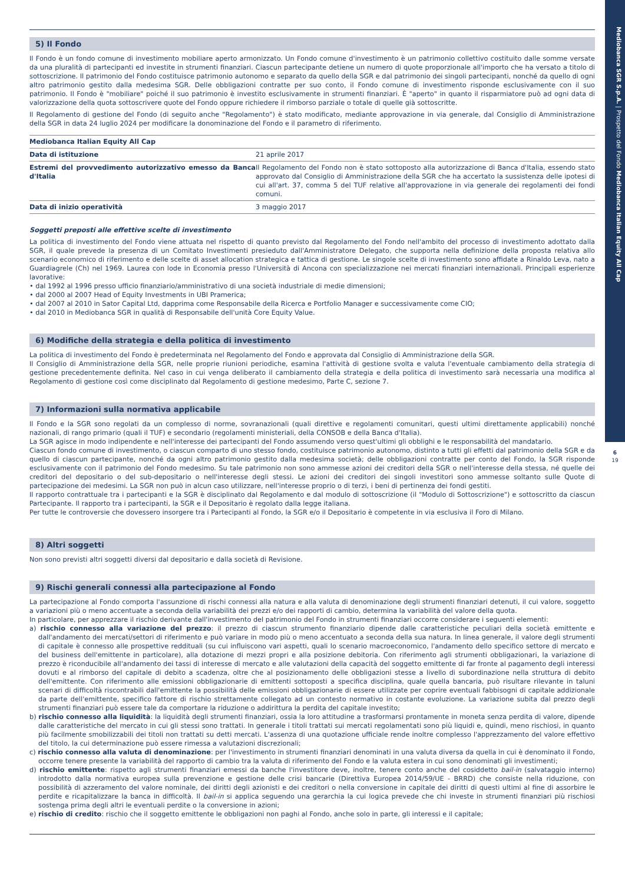Mediobanca SGR S.p.A. | Prospetto del Fondo Mediobanca Italian Equity All Cap
6
19
5) Il Fondo
Il Fondo è un fondo comune di investimento mobiliare aperto armonizzato. Un Fondo comune d'investimento è un patrimonio collettivo costituito dalle somme versate da una pluralità di partecipanti ed investite in strumenti finanziari. Ciascun partecipante detiene un numero di quote proporzionale all'importo che ha versato a titolo di sottoscrizione. Il patrimonio del Fondo costituisce patrimonio autonomo e separato da quello della SGR e dal patrimonio dei singoli partecipanti, nonché da quello di ogni altro patrimonio gestito dalla medesima SGR. Delle obbligazioni contratte per suo conto, il Fondo comune di investimento risponde esclusivamente con il suo patrimonio. Il Fondo è "mobiliare" poiché il suo patrimonio è investito esclusivamente in strumenti finanziari. È "aperto" in quanto il risparmiatore può ad ogni data di valorizzazione della quota sottoscrivere quote del Fondo oppure richiedere il rimborso parziale o totale di quelle già sottoscritte.
Il Regolamento di gestione del Fondo (di seguito anche "Regolamento") è stato modificato, mediante approvazione in via generale, dal Consiglio di Amministrazione della SGR in data 24 luglio 2024 per modificare la donominazione del Fondo e il parametro di riferimento.
| Mediobanca Italian Equity All Cap | |
| Data di istituzione | 21 aprile 2017 |
| Estremi del provvedimento autorizzativo emesso da Banca d'Italia | Il Regolamento del Fondo non è stato sottoposto alla autorizzazione di Banca d'Italia, essendo stato approvato dal Consiglio di Amministrazione della SGR che ha accertato la sussistenza delle ipotesi di cui all'art. 37, comma 5 del TUF relative all'approvazione in via generale dei regolamenti dei fondi comuni. |
| Data di inizio operatività | 3 maggio 2017 |
Soggetti preposti alle effettive scelte di investimento
La politica di investimento del Fondo viene attuata nel rispetto di quanto previsto dal Regolamento del Fondo nell'ambito del processo di investimento adottato dalla SGR, il quale prevede la presenza di un Comitato Investimenti presieduto dall'Amministratore Delegato, che supporta nella definizione della proposta relativa allo scenario economico di riferimento e delle scelte di asset allocation strategica e tattica di gestione. Le singole scelte di investimento sono affidate a Rinaldo Leva, nato a Guardiagrele (Ch) nel 1969. Laurea con lode in Economia presso l'Università di Ancona con specializzazione nei mercati finanziari internazionali. Principali esperienze lavorative:
• dal 1992 al 1996 presso ufficio finanziario/amministrativo di una società industriale di medie dimensioni;
• dal 2000 al 2007 Head of Equity Investments in UBI Pramerica;
• dal 2007 al 2010 in Sator Capital Ltd, dapprima come Responsabile della Ricerca e Portfolio Manager e successivamente come CIO;
• dal 2010 in Mediobanca SGR in qualità di Responsabile dell'unità Core Equity Value.
6) Modifiche della strategia e della politica di investimento
La politica di investimento del Fondo è predeterminata nel Regolamento del Fondo e approvata dal Consiglio di Amministrazione della SGR.
Il Consiglio di Amministrazione della SGR, nelle proprie riunioni periodiche, esamina l'attività di gestione svolta e valuta l'eventuale cambiamento della strategia di gestione precedentemente definita. Nel caso in cui venga deliberato il cambiamento della strategia e della politica di investimento sarà necessaria una modifica al Regolamento di gestione così come disciplinato dal Regolamento di gestione medesimo, Parte C, sezione 7.
7) Informazioni sulla normativa applicabile
Il Fondo e la SGR sono regolati da un complesso di norme, sovranazionali (quali direttive e regolamenti comunitari, questi ultimi direttamente applicabili) nonché nazionali, di rango primario (quali il TUF) e secondario (regolamenti ministeriali, della CONSOB e della Banca d'Italia).
La SGR agisce in modo indipendente e nell'interesse dei partecipanti del Fondo assumendo verso quest'ultimi gli obblighi e le responsabilità del mandatario.
Ciascun fondo comune di investimento, o ciascun comparto di uno stesso fondo, costituisce patrimonio autonomo, distinto a tutti gli effetti dal patrimonio della SGR e da quello di ciascun partecipante, nonché da ogni altro patrimonio gestito dalla medesima società; delle obbligazioni contratte per conto del Fondo, la SGR risponde esclusivamente con il patrimonio del Fondo medesimo. Su tale patrimonio non sono ammesse azioni dei creditori della SGR o nell'interesse della stessa, né quelle dei creditori del depositario o del sub-depositario o nell'interesse degli stessi. Le azioni dei creditori dei singoli investitori sono ammesse soltanto sulle Quote di partecipazione dei medesimi. La SGR non può in alcun caso utilizzare, nell'interesse proprio o di terzi, i beni di pertinenza dei fondi gestiti.
Il rapporto contrattuale tra i partecipanti e la SGR è disciplinato dal Regolamento e dal modulo di sottoscrizione (il "Modulo di Sottoscrizione") e sottoscritto da ciascun Partecipante. Il rapporto tra i partecipanti, la SGR e il Depositario è regolato dalla legge italiana.
Per tutte le controversie che dovessero insorgere tra i Partecipanti al Fondo, la SGR e/o il Depositario è competente in via esclusiva il Foro di Milano.
8) Altri soggetti
Non sono previsti altri soggetti diversi dal depositario e dalla società di Revisione.
9) Rischi generali connessi alla partecipazione al Fondo
La partecipazione al Fondo comporta l'assunzione di rischi connessi alla natura e alla valuta di denominazione degli strumenti finanziari detenuti, il cui valore, soggetto a variazioni più o meno accentuate a seconda della variabilità dei prezzi e/o dei rapporti di cambio, determina la variabilità del valore della quota.
In particolare, per apprezzare il rischio derivante dall'investimento del patrimonio del Fondo in strumenti finanziari occorre considerare i seguenti elementi:
a) rischio connesso alla variazione del prezzo: il prezzo di ciascun strumento finanziario dipende dalle caratteristiche peculiari della società emittente e dall'andamento dei mercati/settori di riferimento e può variare in modo più o meno accentuato a seconda della sua natura. In linea generale, il valore degli strumenti di capitale è connesso alle prospettive reddituali (su cui influiscono vari aspetti, quali lo scenario macroeconomico, l'andamento dello specifico settore di mercato e del business dell'emittente in particolare), alla dotazione di mezzi propri e alla posizione debitoria. Con riferimento agli strumenti obbligazionari, la variazione di prezzo è riconducibile all'andamento dei tassi di interesse di mercato e alle valutazioni della capacità del soggetto emittente di far fronte al pagamento degli interessi dovuti e al rimborso del capitale di debito a scadenza, oltre che al posizionamento delle obbligazioni stesse a livello di subordinazione nella struttura di debito dell'emittente. Con riferimento alle emissioni obbligazionarie di emittenti sottoposti a specifica disciplina, quale quella bancaria, può risultare rilevante in taluni scenari di difficoltà riscontrabili dall'emittente la possibilità delle emissioni obbligazionarie di essere utilizzate per coprire eventuali fabbisogni di capitale addizionale da parte dell'emittente, specifico fattore di rischio strettamente collegato ad un contesto normativo in costante evoluzione. La variazione subita dal prezzo degli strumenti finanziari può essere tale da comportare la riduzione o addirittura la perdita del capitale investito;
b) rischio connesso alla liquidità: la liquidità degli strumenti finanziari, ossia la loro attitudine a trasformarsi prontamente in moneta senza perdita di valore, dipende dalle caratteristiche del mercato in cui gli stessi sono trattati. In generale i titoli trattati sui mercati regolamentati sono più liquidi e, quindi, meno rischiosi, in quanto più facilmente smobilizzabili dei titoli non trattati su detti mercati. L'assenza di una quotazione ufficiale rende inoltre complesso l'apprezzamento del valore effettivo del titolo, la cui determinazione può essere rimessa a valutazioni discrezionali;
c) rischio connesso alla valuta di denominazione: per l'investimento in strumenti finanziari denominati in una valuta diversa da quella in cui è denominato il Fondo, occorre tenere presente la variabilità del rapporto di cambio tra la valuta di riferimento del Fondo e la valuta estera in cui sono denominati gli investimenti;
d) rischio emittente: rispetto agli strumenti finanziari emessi da banche l'investitore deve, inoltre, tenere conto anche del cosiddetto bail-in (salvataggio interno) introdotto dalla normativa europea sulla prevenzione e gestione delle crisi bancarie (Direttiva Europea 2014/59/UE - BRRD) che consiste nella riduzione, con possibilità di azzeramento del valore nominale, dei diritti degli azionisti e dei creditori o nella conversione in capitale dei diritti di questi ultimi al fine di assorbire le perdite e ricapitalizzare la banca in difficoltà. Il bail-in si applica seguendo una gerarchia la cui logica prevede che chi investe in strumenti finanziari più rischiosi sostenga prima degli altri le eventuali perdite o la conversione in azioni;
e) rischio di credito: rischio che il soggetto emittente le obbligazioni non paghi al Fondo, anche solo in parte, gli interessi e il capitale;